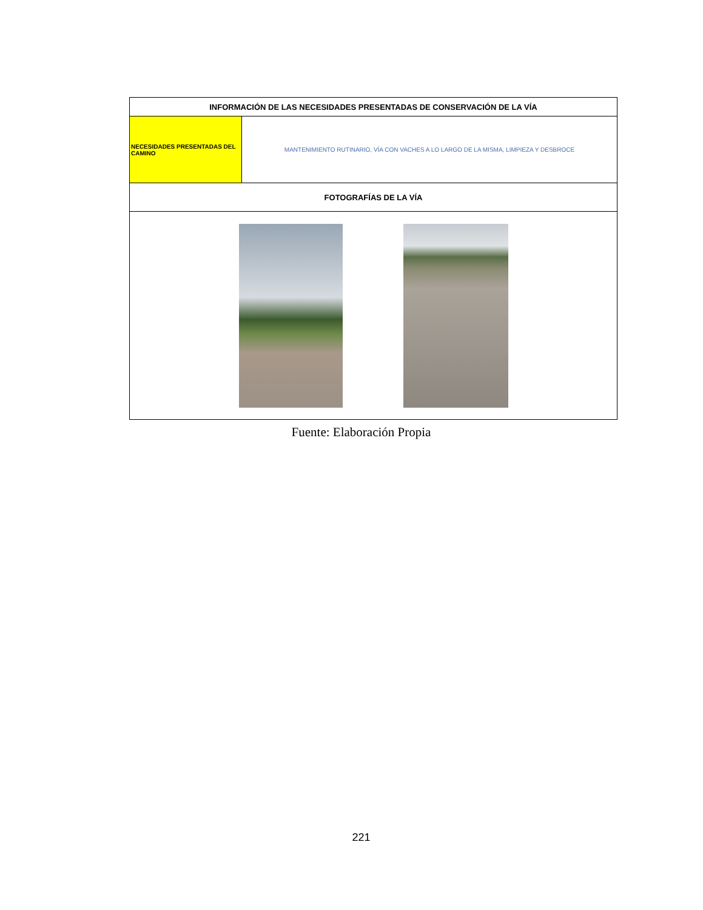| INFORMACIÓN DE LAS NECESIDADES PRESENTADAS DE CONSERVACIÓN DE LA VÍA | |
| --- | --- |
| NECESIDADES PRESENTADAS DEL CAMINO | MANTENIMIENTO RUTINARIO, VÍA CON VACHES A LO LARGO DE LA MISMA, LIMPIEZA Y DESBROCE |
| FOTOGRAFÍAS DE LA VÍA | |
Fuente: Elaboración Propia
221